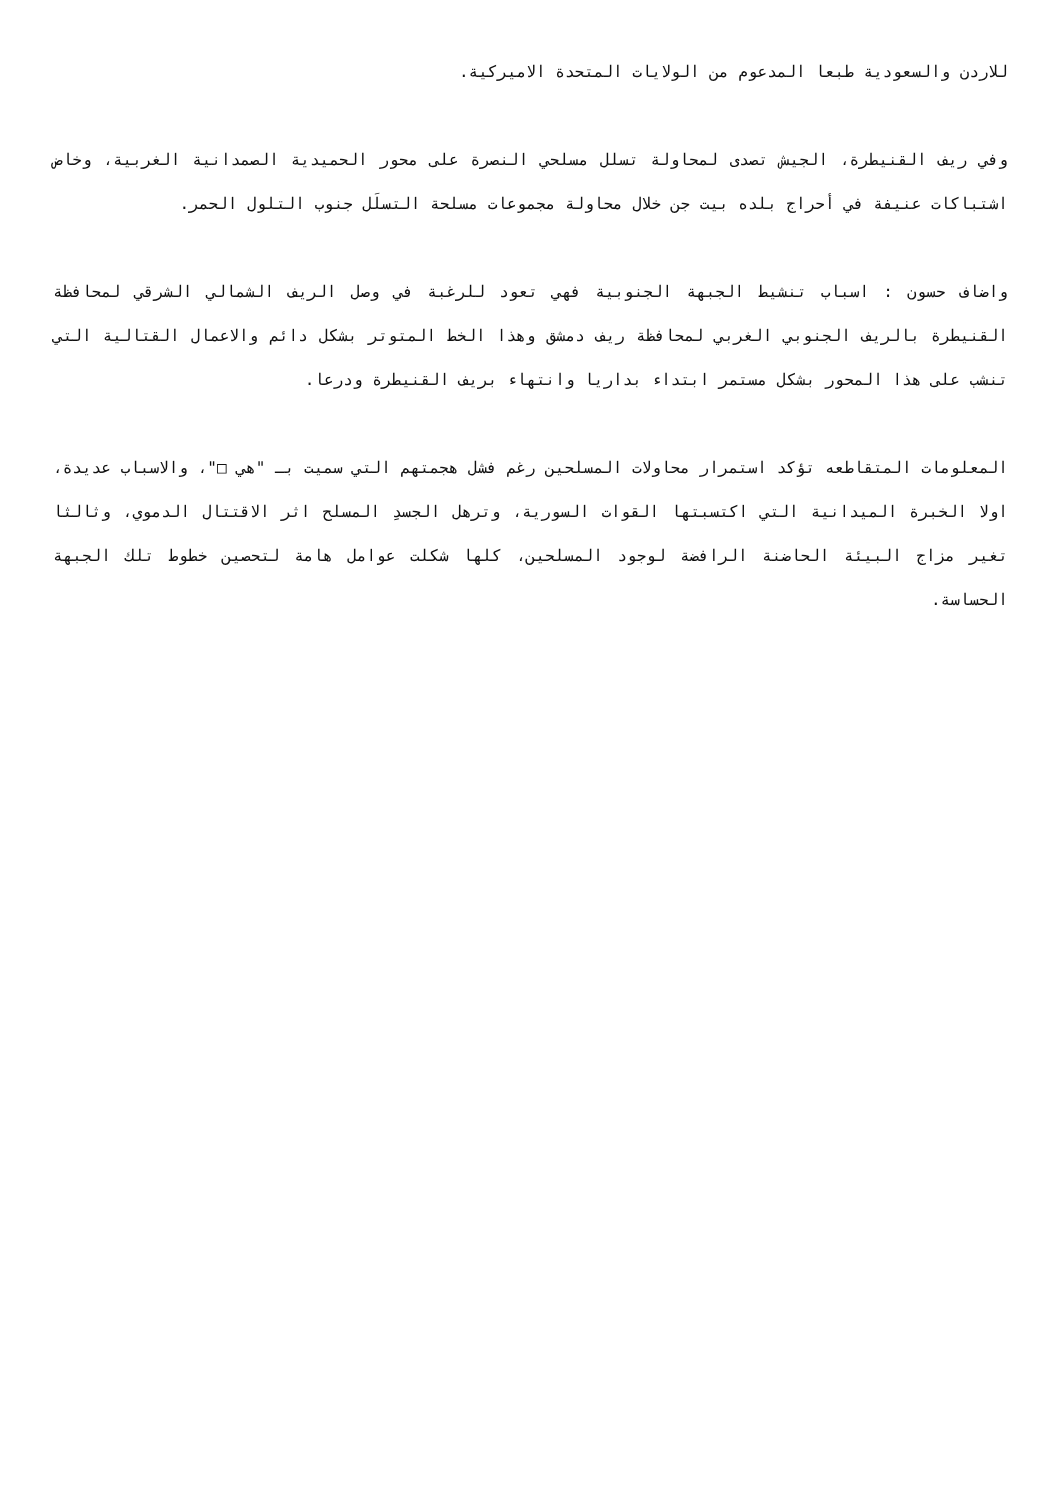للاردن والسعودية طبعا المدعوم من الولايات المتحدة الاميركية.
وفي ريف القنيطرة، الجيش تصدى لمحاولة تسلل مسلحي النصرة على محور الحميدية الصمدانية الغربية، وخاض اشتباكات عنيفة في أحراج بلده بيت جن خلال محاولة مجموعات مسلحة التسلَل جنوب التلول الحمر.
واضاف حسون : اسباب تنشيط الجبهة الجنوبية فهي تعود للرغبة في وصل الريف الشمالي الشرقي لمحافظة القنيطرة بالريف الجنوبي الغربي لمحافظة ريف دمشق وهذا الخط المتوتر بشكل دائم والاعمال القتالية التي تنشب على هذا المحور بشكل مستمر ابتداء بداريا وانتهاء بريف القنيطرة ودرعا.
المعلومات المتقاطعه تؤكد استمرار محاولات المسلحين رغم فشل هجمتهم التي سميت بـ "هي □"، والاسباب عديدة، اولا الخبرة الميدانية التي اكتسبتها القوات السورية، وترهل الجسدِ المسلح اثر الاقتتال الدموي، وثالثا تغير مزاج البيئة الحاضنة الرافضة لوجود المسلحين، كلها شكلت عوامل هامة لتحصين خطوط تلك الجبهة الحساسة.